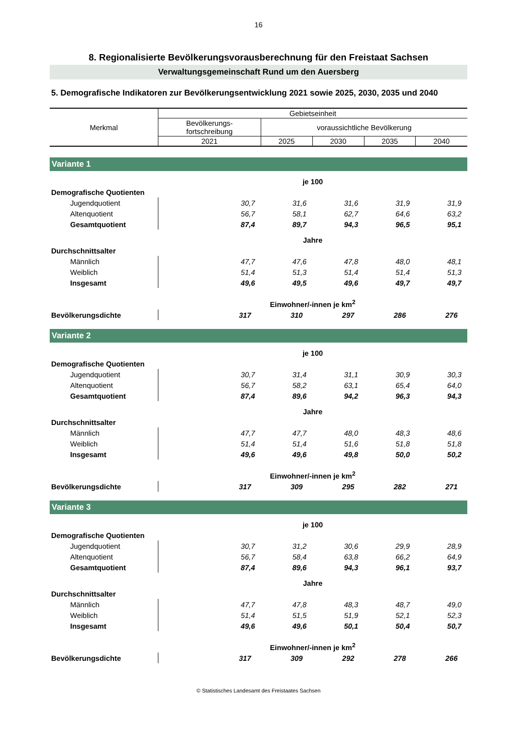16
8. Regionalisierte Bevölkerungsvorausberechnung für den Freistaat Sachsen
Verwaltungsgemeinschaft Rund um den Auersberg
5. Demografische Indikatoren zur Bevölkerungsentwicklung 2021 sowie 2025, 2030, 2035 und 2040
| Merkmal | Gebietseinheit | | | | |
| --- | --- | --- | --- | --- | --- |
| | Bevölkerungs- fortschreibung | voraussichtliche Bevölkerung | | | |
| | 2021 | 2025 | 2030 | 2035 | 2040 |
| Variante 1 | | | | | |
| | je 100 | | | | |
| Demografische Quotienten | | | | | |
| Jugendquotient | 30,7 | 31,6 | 31,6 | 31,9 | 31,9 |
| Altenquotient | 56,7 | 58,1 | 62,7 | 64,6 | 63,2 |
| Gesamtquotient | 87,4 | 89,7 | 94,3 | 96,5 | 95,1 |
| | Jahre | | | | |
| Durchschnittsalter | | | | | |
| Männlich | 47,7 | 47,6 | 47,8 | 48,0 | 48,1 |
| Weiblich | 51,4 | 51,3 | 51,4 | 51,4 | 51,3 |
| Insgesamt | 49,6 | 49,5 | 49,6 | 49,7 | 49,7 |
| | Einwohner/-innen je km<sup>2</sup> | | | | |
| Bevölkerungsdichte | 317 | 310 | 297 | 286 | 276 |
| Variante 2 | | | | | |
| | je 100 | | | | |
| Demografische Quotienten | | | | | |
| Jugendquotient | 30,7 | 31,4 | 31,1 | 30,9 | 30,3 |
| Altenquotient | 56,7 | 58,2 | 63,1 | 65,4 | 64,0 |
| Gesamtquotient | 87,4 | 89,6 | 94,2 | 96,3 | 94,3 |
| | Jahre | | | | |
| Durchschnittsalter | | | | | |
| Männlich | 47,7 | 47,7 | 48,0 | 48,3 | 48,6 |
| Weiblich | 51,4 | 51,4 | 51,6 | 51,8 | 51,8 |
| Insgesamt | 49,6 | 49,6 | 49,8 | 50,0 | 50,2 |
| | Einwohner/-innen je km<sup>2</sup> | | | | |
| Bevölkerungsdichte | 317 | 309 | 295 | 282 | 271 |
| Variante 3 | | | | | |
| | je 100 | | | | |
| Demografische Quotienten | | | | | |
| Jugendquotient | 30,7 | 31,2 | 30,6 | 29,9 | 28,9 |
| Altenquotient | 56,7 | 58,4 | 63,8 | 66,2 | 64,9 |
| Gesamtquotient | 87,4 | 89,6 | 94,3 | 96,1 | 93,7 |
| | Jahre | | | | |
| Durchschnittsalter | | | | | |
| Männlich | 47,7 | 47,8 | 48,3 | 48,7 | 49,0 |
| Weiblich | 51,4 | 51,5 | 51,9 | 52,1 | 52,3 |
| Insgesamt | 49,6 | 49,6 | 50,1 | 50,4 | 50,7 |
| | Einwohner/-innen je km<sup>2</sup> | | | | |
| Bevölkerungsdichte | 317 | 309 | 292 | 278 | 266 |
© Statistisches Landesamt des Freistaates Sachsen